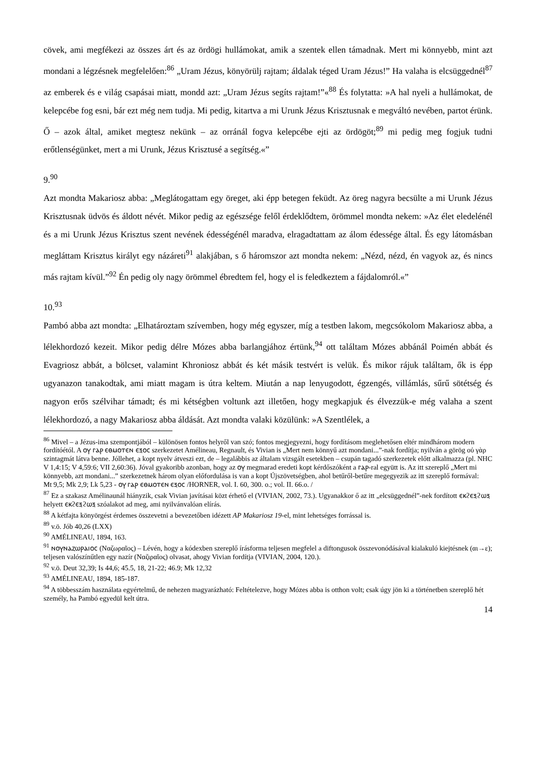cövek, ami megfékezi az összes árt és az ördögi hullámokat, amik a szentek ellen támadnak. Mert mi könnyebb, mint azt mondani a légzésnek megfelelően:<sup>86</sup> „Uram Jézus, könyörülj rajtam; áldalak téged Uram Jézus!” Ha valaha is elcsüggednél<sup>87</sup> az emberek és e világ csapásai miatt, mondd azt: „Uram Jézus segíts rajtam!”«<sup>88</sup> És folytatta: »A hal nyeli a hullámokat, de kelepcébe fog esni, bár ezt még nem tudja. Mi pedig, kitartva a mi Urunk Jézus Krisztusnak e megváltó nevében, partot érünk. Ő – azok által, amiket megtesz nekünk – az orránál fogva kelepcébe ejti az ördögöt;<sup>89</sup> mi pedig meg fogjuk tudni erőtlenségünket, mert a mi Urunk, Jézus Krisztusé a segítség.«”
9.<sup>90</sup>
Azt mondta Makariosz abba: „Meglátogattam egy öreget, aki épp betegen feküdt. Az öreg nagyra becsülte a mi Urunk Jézus Krisztusnak üdvös és áldott névét. Mikor pedig az egészsége felől érdeklődtem, örömmel mondta nekem: »Az élet eledelénél és a mi Urunk Jézus Krisztus szent nevének édességénél maradva, elragadtattam az álom édessége által. És egy látomásban megláttam Krisztus királyt egy názáreti<sup>91</sup> alakjában, s ő háromszor azt mondta nekem: „Nézd, nézd, én vagyok az, és nincs más rajtam kívül.”<sup>92</sup> Én pedig oly nagy örömmel ébredtem fel, hogy el is feledkeztem a fájdalomról.«”
10.<sup>93</sup>
Pambó abba azt mondta: „Elhatároztam szívemben, hogy még egyszer, míg a testben lakom, megcsókolom Makariosz abba, a lélekhordozó kezeit. Mikor pedig délre Mózes abba barlangjához értünk,<sup>94</sup> ott találtam Mózes abbánál Poimén abbát és Evagriosz abbát, a bölcset, valamint Khroniosz abbát és két másik testvért is velük. És mikor rájuk találtam, ők is épp ugyanazon tanakodtak, ami miatt magam is útra keltem. Miután a nap lenyugodott, égzengés, villámlás, sűrű sötétség és nagyon erős szélvihar támadt; és mi kétségben voltunk azt illetően, hogy megkapjuk és élvezzük-e még valaha a szent lélekhordozó, a nagy Makariosz abba áldását. Azt mondta valaki közülünk: »A Szentlélek, a
<sup>86</sup> Mivel – a Jézus-ima szempontjából – különösen fontos helyről van szó; fontos megjegyezni, hogy fordításom meglehetősen eltér mindhárom modern fordítóétól. A ⲟⲩ ⲅⲁⲣ ⲉⲑⲙⲟⲧⲉⲛ ⲉⲝⲟⲥ szerkezetet Amélineau, Regnault, és Vivian is „Mert nem könnyű azt mondani...”-nak fordítja; nyilván a görög οὐ γὰρ szintagmát látva benne. Jóllehet, a kopt nyelv átveszi ezt, de – legalábbis az általam vizsgált esetekben – csupán tagadó szerkezetek előtt alkalmazza (pl. NHC V 1,4:15; V 4,59:6; VII 2,60:36). Jóval gyakoribb azonban, hogy az ⲟⲩ megmarad eredeti kopt kérdőszóként a ⲅⲁⲣ-ral együtt is. Az itt szereplő „Mert mi könnyebb, azt mondani...” szerkezetnek három olyan előfordulása is van a kopt Újszövetségben, ahol betűről-betűre megegyezik az itt szereplő formával:
Mt 9,5; Mk 2,9; Lk 5,23 - ⲟⲩ ⲅⲁⲣ ⲉⲑⲙⲟⲧⲉⲛ ⲉⲝⲟⲥ /HORNER, vol. I. 60, 300. o.; vol. II. 66.o. /
<sup>87</sup> Ez a szakasz Amélinaunál hiányzik, csak Vivian javításai közt érhető el (VIVIAN, 2002, 73.). Ugyanakkor ő az itt „elcsüggednél”-nek fordított ⲉⲕϩⲉⲝϩⲱⲝ helyett ⲉⲕϩⲉⲝϩⲱⲝ szóalakot ad meg, ami nyilvánvalóan elírás.
<sup>88</sup> A kétfajta könyörgést érdemes összevetni a bevezetőben idézett AP Makariosz 19-el, mint lehetséges forrással is.
<sup>89</sup> v.ö. Jób 40,26 (LXX)
<sup>90</sup> AMÉLINEAU, 1894, 163.
<sup>91</sup> ⲛⲟⲩⲛⲁⲍⲱⲣⲁⲓⲟⲥ (Ναζωραῖος) – Lévén, hogy a kódexben szereplő írásforma teljesen megfelel a diftongusok összevonódásával kialakuló kiejtésnek (αι→ε); teljesen valószínűtlen egy nazír (Ναζιραῖος) olvasat, ahogy Vivian fordítja (VIVIAN, 2004, 120.).
<sup>92</sup> v.ö. Deut 32,39; Is 44,6; 45.5, 18, 21-22; 46.9; Mk 12,32
<sup>93</sup> AMÉLINEAU, 1894, 185-187.
<sup>94</sup> A többesszám használata egyértelmű, de nehezen magyarázható: Feltételezve, hogy Mózes abba is otthon volt; csak úgy jön ki a történetben szereplő hét személy, ha Pambó egyedül kelt útra.
14